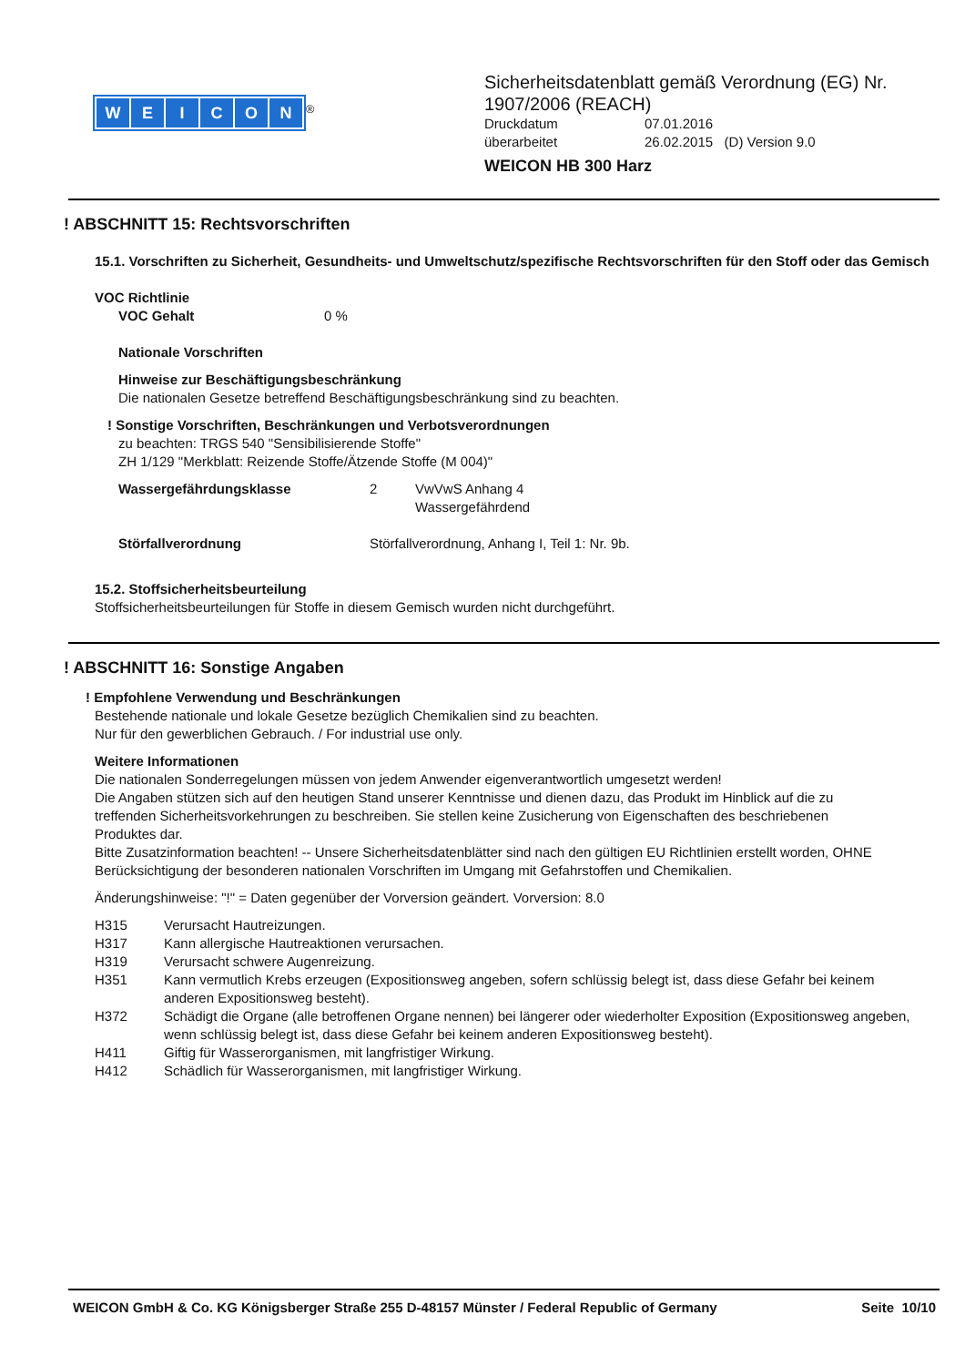WEICON
<sup>®</sup>
Sicherheitsdatenblatt gemäß Verordnung (EG) Nr.
1907/2006 (REACH)
Druckdatum 07.01.2016
überarbeitet 26.02.2015 (D) Version 9.0
WEICON HB 300 Harz
! ABSCHNITT 15: Rechtsvorschriften
15.1. Vorschriften zu Sicherheit, Gesundheits- und Umweltschutz/spezifische Rechtsvorschriften für den Stoff oder das Gemisch
VOC Richtlinie
VOC Gehalt 0 %
Nationale Vorschriften
Hinweise zur Beschäftigungsbeschränkung
Die nationalen Gesetze betreffend Beschäftigungsbeschränkung sind zu beachten.
! Sonstige Vorschriften, Beschränkungen und Verbotsverordnungen
zu beachten: TRGS 540 "Sensibilisierende Stoffe"
ZH 1/129 "Merkblatt: Reizende Stoffe/Ätzende Stoffe (M 004)"
Wassergefährdungsklasse 2 VwVwS Anhang 4
Wassergefährdend
Störfallverordnung Störfallverordnung, Anhang I, Teil 1: Nr. 9b.
15.2. Stoffsicherheitsbeurteilung
Stoffsicherheitsbeurteilungen für Stoffe in diesem Gemisch wurden nicht durchgeführt.
! ABSCHNITT 16: Sonstige Angaben
! Empfohlene Verwendung und Beschränkungen
Bestehende nationale und lokale Gesetze bezüglich Chemikalien sind zu beachten.
Nur für den gewerblichen Gebrauch. / For industrial use only.
Weitere Informationen
Die nationalen Sonderregelungen müssen von jedem Anwender eigenverantwortlich umgesetzt werden!
Die Angaben stützen sich auf den heutigen Stand unserer Kenntnisse und dienen dazu, das Produkt im Hinblick auf die zu treffenden Sicherheitsvorkehrungen zu beschreiben. Sie stellen keine Zusicherung von Eigenschaften des beschriebenen Produktes dar.
Bitte Zusatzinformation beachten! -- Unsere Sicherheitsdatenblätter sind nach den gültigen EU Richtlinien erstellt worden, OHNE Berücksichtigung der besonderen nationalen Vorschriften im Umgang mit Gefahrstoffen und Chemikalien.
Änderungshinweise: "!" = Daten gegenüber der Vorversion geändert. Vorversion: 8.0
H315 Verursacht Hautreizungen.
H317 Kann allergische Hautreaktionen verursachen.
H319 Verursacht schwere Augenreizung.
H351 Kann vermutlich Krebs erzeugen (Expositionsweg angeben, sofern schlüssig belegt ist, dass diese Gefahr bei keinem anderen Expositionsweg besteht).
H372 Schädigt die Organe (alle betroffenen Organe nennen) bei längerer oder wiederholter Exposition (Expositionsweg angeben, wenn schlüssig belegt ist, dass diese Gefahr bei keinem anderen Expositionsweg besteht).
H411 Giftig für Wasserorganismen, mit langfristiger Wirkung.
H412 Schädlich für Wasserorganismen, mit langfristiger Wirkung.
WEICON GmbH & Co. KG Königsberger Straße 255 D-48157 Münster / Federal Republic of Germany Seite 10/10